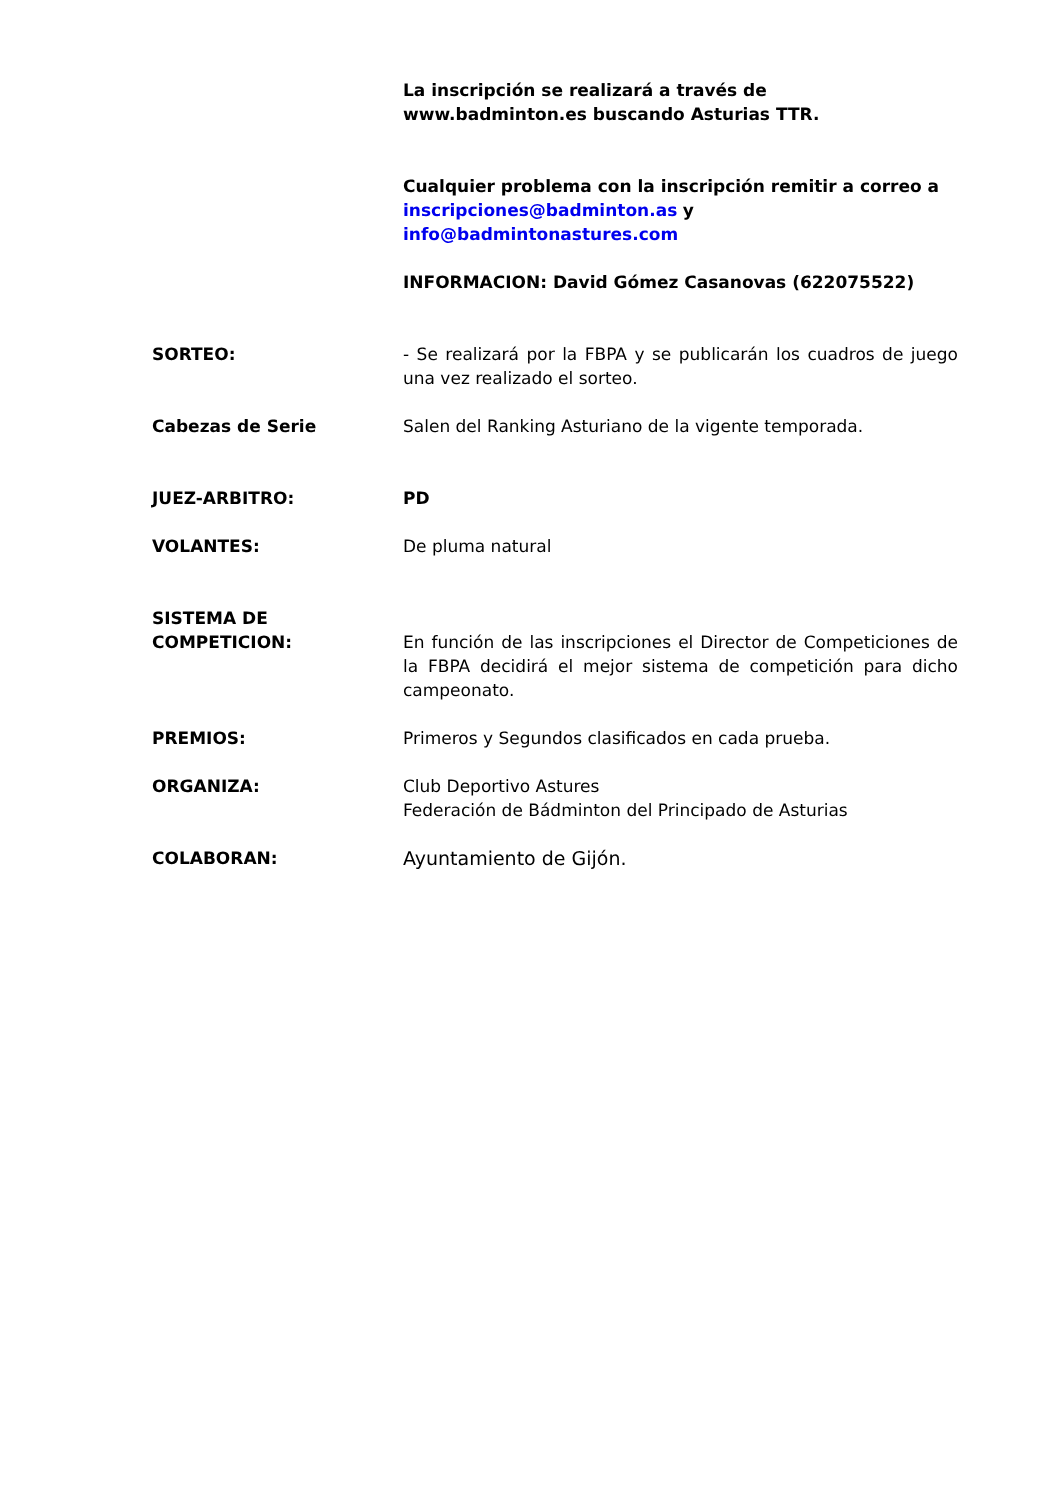La inscripción se realizará a través de
www.badminton.es buscando Asturias TTR.
Cualquier problema con la inscripción remitir a correo a
inscripciones@badminton.as y
info@badmintonastures.com
INFORMACION: David Gómez Casanovas (622075522)
SORTEO: - Se realizará por la FBPA y se publicarán los cuadros de juego una vez realizado el sorteo.
Cabezas de Serie Salen del Ranking Asturiano de la vigente temporada.
JUEZ-ARBITRO: PD
VOLANTES: De pluma natural
SISTEMA DE
COMPETICION:
En función de las inscripciones el Director de Competiciones de la FBPA decidirá el mejor sistema de competición para dicho campeonato.
PREMIOS: Primeros y Segundos clasificados en cada prueba.
ORGANIZA: Club Deportivo Astures
Federación de Bádminton del Principado de Asturias
COLABORAN: Ayuntamiento de Gijón.